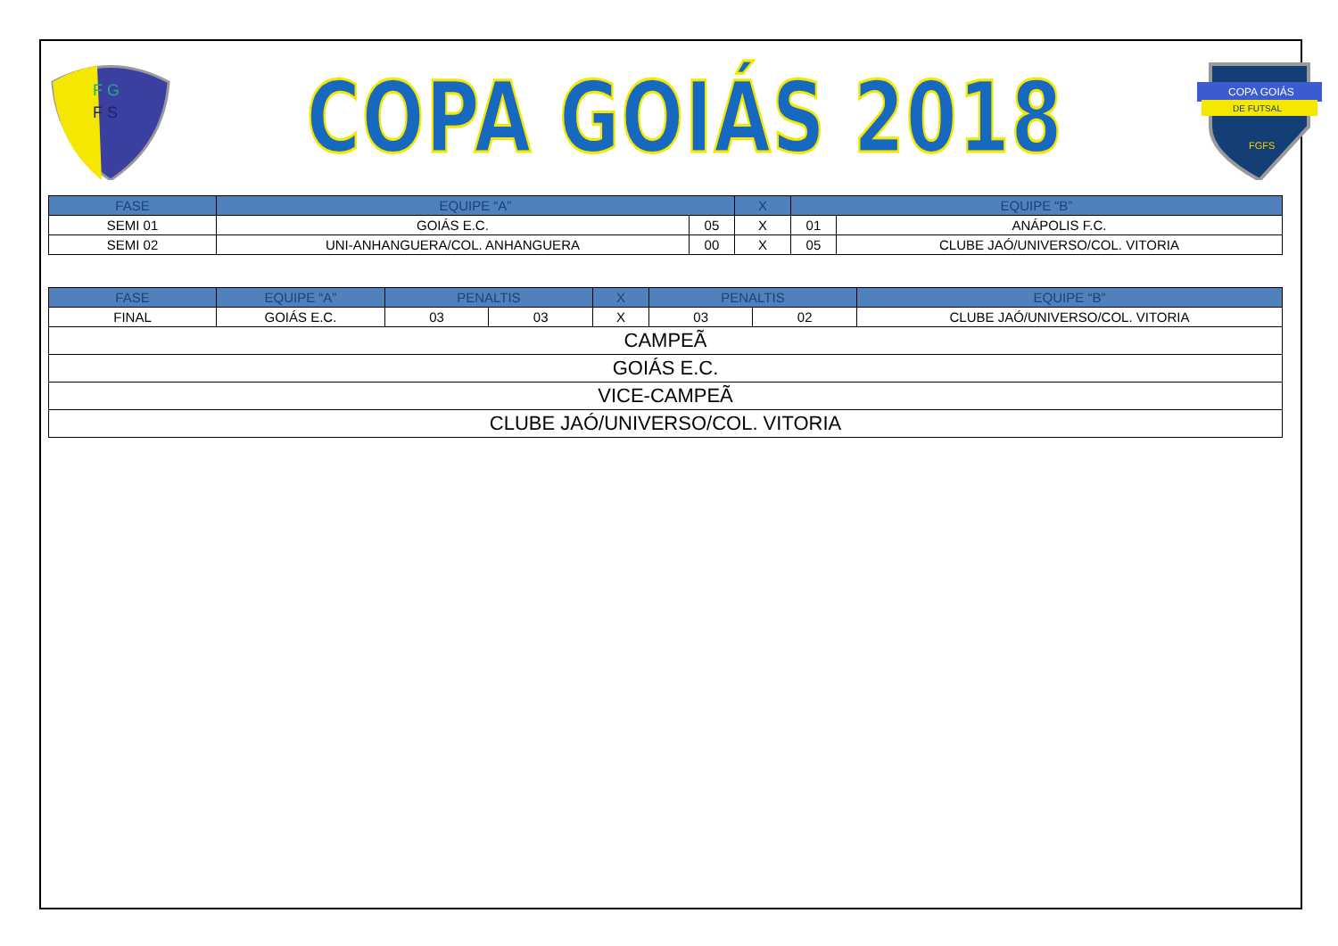F G
F S
COPA GOIÁS 2018
COPA GOIÁS
DE FUTSAL
FGFS
| FASE | EQUIPE “A” | | X | EQUIPE “B” | |
| --- | --- | --- | --- | --- | --- |
| SEMI 01 | GOIÁS E.C. | 05 | X | 01 | ANÁPOLIS F.C. |
| SEMI 02 | UNI-ANHANGUERA/COL. ANHANGUERA | 00 | X | 05 | CLUBE JAÓ/UNIVERSO/COL. VITORIA |
| FASE | EQUIPE “A” | PENALTIS | | X | PENALTIS | | EQUIPE “B” |
| --- | --- | --- | --- | --- | --- | --- | --- |
| FINAL | GOIÁS E.C. | 03 | 03 | X | 03 | 02 | CLUBE JAÓ/UNIVERSO/COL. VITORIA |
| CAMPEÃ | | | | | | | |
| GOIÁS E.C. | | | | | | | |
| VICE-CAMPEÃ | | | | | | | |
| CLUBE JAÓ/UNIVERSO/COL. VITORIA | | | | | | | |